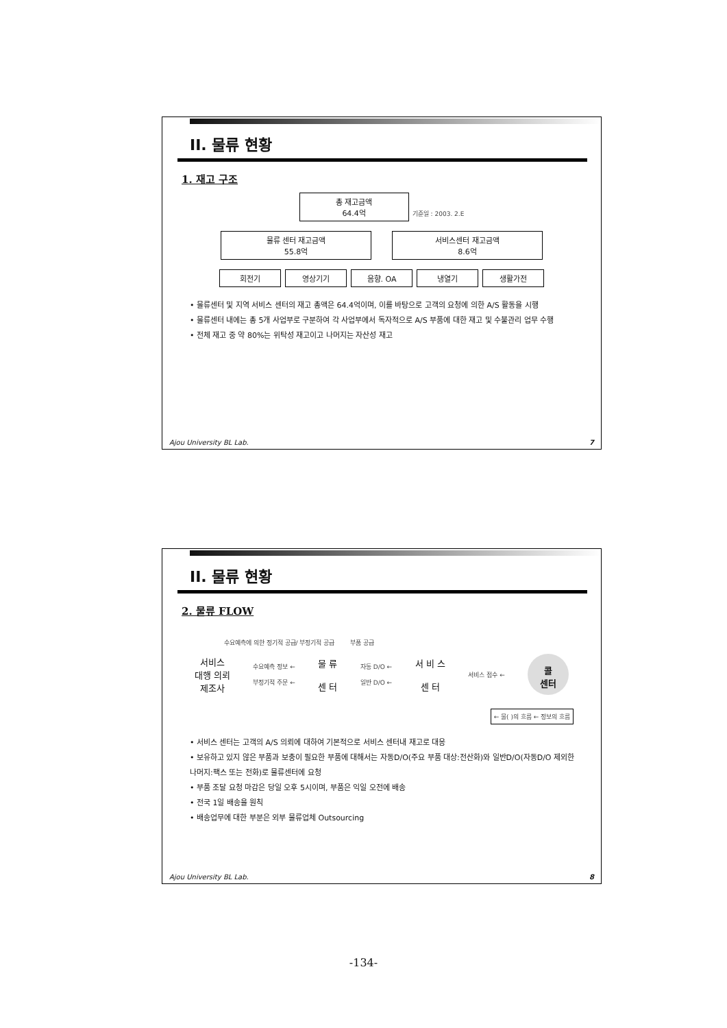II. 물류 현황
1. 재고 구조
총 재고금액
64.4억 기준일 : 2003. 2.E
물류 센터 재고금액
55.8억 서비스센터 재고금액
8.6억
회전기 영상기기 음향. OA 냉열기 생활가전
• 물류센터 및 지역 서비스 센터의 재고 총액은 64.4억이며, 이를 바탕으로 고객의 요청에 의한 A/S 활동을 시행
• 물류센터 내에는 총 5개 사업부로 구분하여 각 사업부에서 독자적으로 A/S 부품에 대한 재고 및 수불관리 업무 수행
• 전체 재고 중 약 80%는 위탁성 재고이고 나머지는 자산성 재고
Ajou University BL Lab. 7
II. 물류 현황
2. 물류 FLOW
수요예측에 의한 정기적 공급/ 부정기적 공급 부품 공급
서비스
대행 의뢰
제조사
수요예측 정보 ←
부정기적 주문 ←
물 류
센 터
자동 D/O ←
일반 D/O ←
서 비 스
센 터
서비스 접수 ←
콜
센터
← 물( )의 흐름 ← 정보의 흐름
• 서비스 센터는 고객의 A/S 의뢰에 대하여 기본적으로 서비스 센터내 재고로 대응
• 보유하고 있지 않은 부품과 보충이 필요한 부품에 대해서는 자동D/O(주요 부품 대상:전산화)와 일반D/O(자동D/O 제외한 나머지:팩스 또는 전화)로 물류센터에 요청
• 부품 조달 요청 마감은 당일 오후 5시이며, 부품은 익일 오전에 배송
• 전국 1일 배송을 원칙
• 배송업무에 대한 부분은 외부 물류업체 Outsourcing
Ajou University BL Lab. 8
-134-